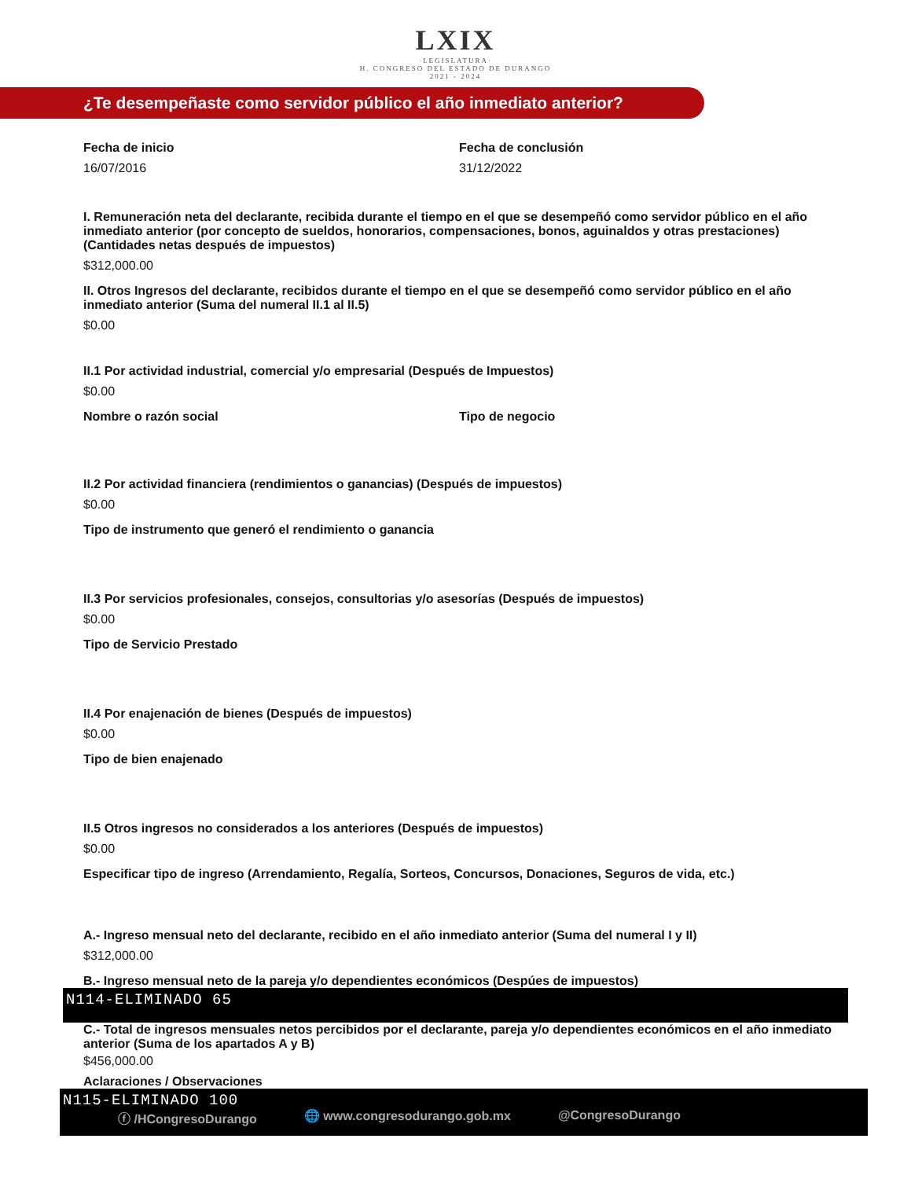LXIX
·LEGISLATURA·
H. CONGRESO DEL ESTADO DE DURANGO
2021 - 2024
¿Te desempeñaste como servidor público el año inmediato anterior?
Fecha de inicio
16/07/2016
Fecha de conclusión
31/12/2022
I. Remuneración neta del declarante, recibida durante el tiempo en el que se desempeñó como servidor público en el año inmediato anterior (por concepto de sueldos, honorarios, compensaciones, bonos, aguinaldos y otras prestaciones) (Cantidades netas después de impuestos)
$312,000.00
II. Otros Ingresos del declarante, recibidos durante el tiempo en el que se desempeñó como servidor público en el año inmediato anterior (Suma del numeral II.1 al II.5)
$0.00
II.1 Por actividad industrial, comercial y/o empresarial (Después de Impuestos)
$0.00
Nombre o razón social Tipo de negocio
II.2 Por actividad financiera (rendimientos o ganancias) (Después de impuestos)
$0.00
Tipo de instrumento que generó el rendimiento o ganancia
II.3 Por servicios profesionales, consejos, consultorias y/o asesorías (Después de impuestos)
$0.00
Tipo de Servicio Prestado
II.4 Por enajenación de bienes (Después de impuestos)
$0.00
Tipo de bien enajenado
II.5 Otros ingresos no considerados a los anteriores (Después de impuestos)
$0.00
Especificar tipo de ingreso (Arrendamiento, Regalía, Sorteos, Concursos, Donaciones, Seguros de vida, etc.)
A.- Ingreso mensual neto del declarante, recibido en el año inmediato anterior (Suma del numeral I y II)
$312,000.00
B.- Ingreso mensual neto de la pareja y/o dependientes económicos (Despúes de impuestos)
N114-ELIMINADO 65
C.- Total de ingresos mensuales netos percibidos por el declarante, pareja y/o dependientes económicos en el año inmediato anterior (Suma de los apartados A y B)
$456,000.00
Aclaraciones / Observaciones
N115-ELIMINADO 100
ⓕ /HCongresoDurango 🌐 www.congresodurango.gob.mx @CongresoDurango